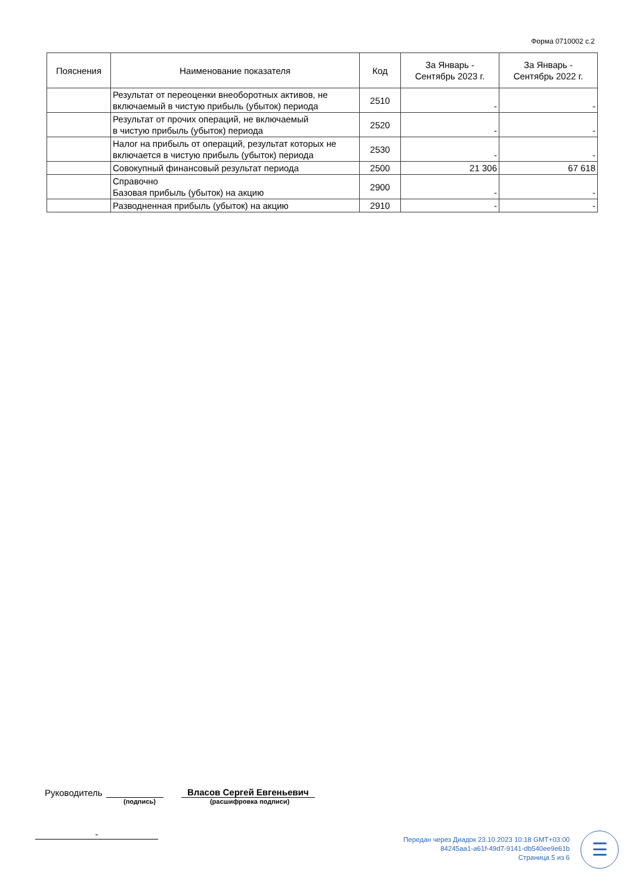Форма 0710002 с.2
| Пояснения | Наименование показателя | Код | За Январь - Сентябрь 2023 г. | За Январь - Сентябрь 2022 г. |
| --- | --- | --- | --- | --- |
| | Результат от переоценки внеоборотных активов, не включаемый в чистую прибыль (убыток) периода | 2510 | - | - |
| | Результат от прочих операций, не включаемый в чистую прибыль (убыток) периода | 2520 | - | - |
| | Налог на прибыль от операций, результат которых не включается в чистую прибыль (убыток) периода | 2530 | - | - |
| | Совокупный финансовый результат периода | 2500 | 21 306 | 67 618 |
| | Справочно Базовая прибыль (убыток) на акцию | 2900 | - | - |
| | Разводненная прибыль (убыток) на акцию | 2910 | - | - |
Руководитель Власов Сергей Евгеньевич
(подпись) (расшифровка подписи)
-
Передан через Диадок 23.10.2023 10:18 GMT+03:00
84245aa1-a61f-49d7-9141-db540ee9e61b
Страница 5 из 6
☰